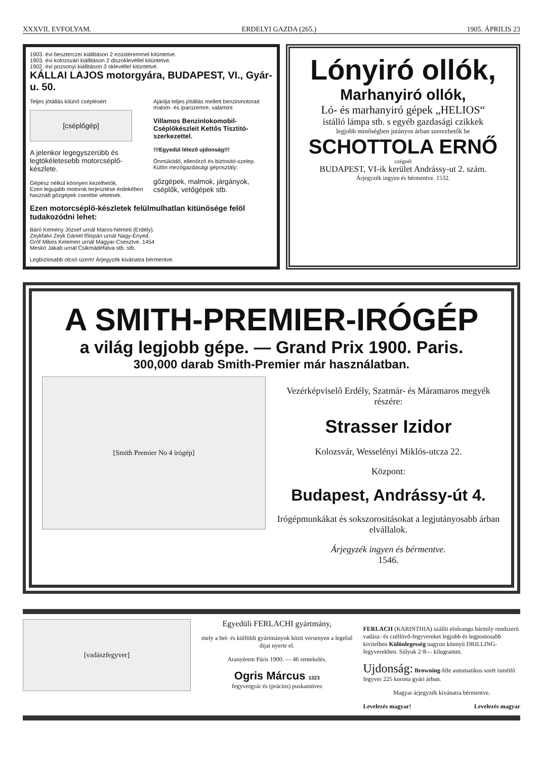XXXVII. EVFOLYAM. ERDELYI GAZDA (265.) 1905. ÁPRILIS 23
1903. évi beszterczei kiállitáson 2 ezüstéremmel kitüntetve.
1903. évi kolozsvári kiállitáson 2 diszoklevéllel kitüntetve.
1902. évi pozsonyi kiállitáson 3 oklevéllel kitüntetvé.
KÁLLAI LAJOS motorgyára, BUDAPEST, VI., Gyár-u. 50.
Teljes jótállás kitünő cséplésért
[cséplőgép]
A jelenkor legegyszerübb és legtökéletesebb motorcséplő-készlete.
Gépész nélkül könnyen kezelhetök.
Ezen legujabb motorok terjesztése érdekében használt gőzgépek cserébe vétetnek.
Ajánlja teljes jótállás mellett benzinmotorait malom- és iparüzemre, valamint
Villamos Benzinlokomobil-Cséplőkészleit Kettős Tisztitó-szerkezettel.
!!!Egyedül létező ujdonság!!!
Önmüködő, ellenőrző és biztositó-szelep.
Külön mezőgazdasági géposztály:
gőzgépek, malmok, járgányok, cséplők, vetőgépek stb.
Ezen motorcséplő-készletek felülmulhatlan kitünősége felöl tudakozódni lehet:
Báró Kemény József urnál Maros-Németi (Erdély).
Zeykfalvi Zeyk Dániel főispán urnál Nagy-Enyed.
Gróf Mikes Kelemen urnál Magyar-Csesztve. 1454
Meskó Jakab urnál Csikmádéfalva stb. stb.
Legbiztosabb olcsó üzem! Árjegyzék kivánatra bérmentve.
Lónyiró ollók,
Marhanyiró ollók,
Ló- és marhanyiró gépek „HELIOS“
istálló lámpa stb. s egyéb gazdasági czikkek
legjobb minőségben jutányos árban szerezhetők be
SCHOTTOLA ERNŐ
czégnél
BUDAPEST, VI-ik kerület Andrássy-ut 2. szám.
Árjegyzék ingyen és bérmentve. 1532.
A SMITH-PREMIER-IRÓGÉP
a világ legjobb gépe. — Grand Prix 1900. Paris.
300,000 darab Smith-Premier már használatban.
[Smith Premier No 4 írógép]
Vezérképviselő Erdély, Szatmár- és Máramaros megyék részére:
Strasser Izidor
Kolozsvár, Wesselényi Miklós-utcza 22.
Központ:
Budapest, Andrássy-út 4.
Irógépmunkákat és sokszorositásokat a legjutányosabb árban elvállalok.
Árjegyzék ingyen és bérmentve.
1546.
[vadászfegyver]
Egyedüli FERLACHI gyártmány,
mely a bel- és külföldi gyártmányok közti versenyen a legelső dijat nyerte el.
Aranyérem Páris 1900. — 46 remekelés.
Ogris Márcus 1323
fegyvergyár és (präcios) puskamüves
FERLACH (KARINTHIA) szállit elsőrangu bármily rendszerü vadász- és czéllövő-fegyvereket legjobb és legpontosabb kivitelben Különlegesség nagyon könnyü DRILLING-fegyverekben. Súlyuk 2·8— kilogramm.
Ujdonság: Browning-féle automatikus sorét ismétlő fegyver 225 korona gyári árban.
Magyar árjegyzék kivánatra bérmentve.
Levelezés magyar! Levelezés magyar